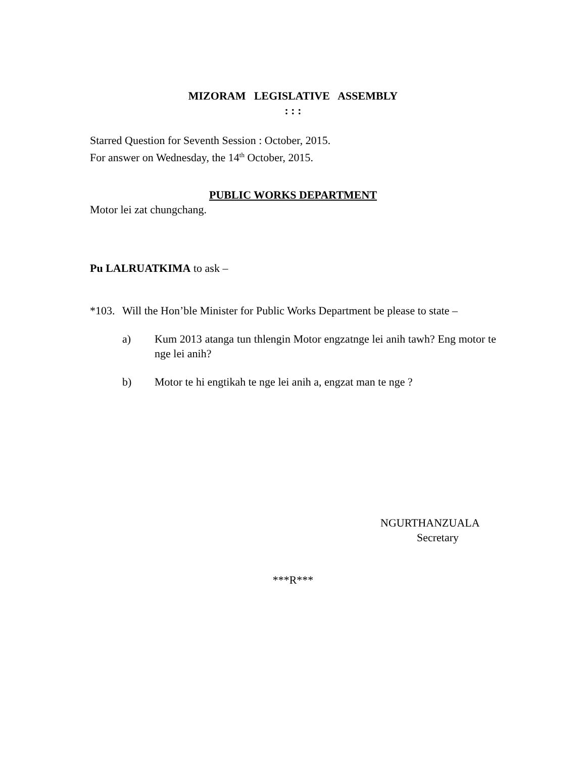MIZORAM LEGISLATIVE ASSEMBLY
: : :
Starred Question for Seventh Session : October, 2015.
For answer on Wednesday, the 14<sup>th</sup> October, 2015.
PUBLIC WORKS DEPARTMENT
Motor lei zat chungchang.
Pu LALRUATKIMA to ask –
*103. Will the Hon’ble Minister for Public Works Department be please to state –
a) Kum 2013 atanga tun thlengin Motor engzatnge lei anih tawh? Eng motor te nge lei anih?
b) Motor te hi engtikah te nge lei anih a, engzat man te nge ?
NGURTHANZUALA
Secretary
***R***